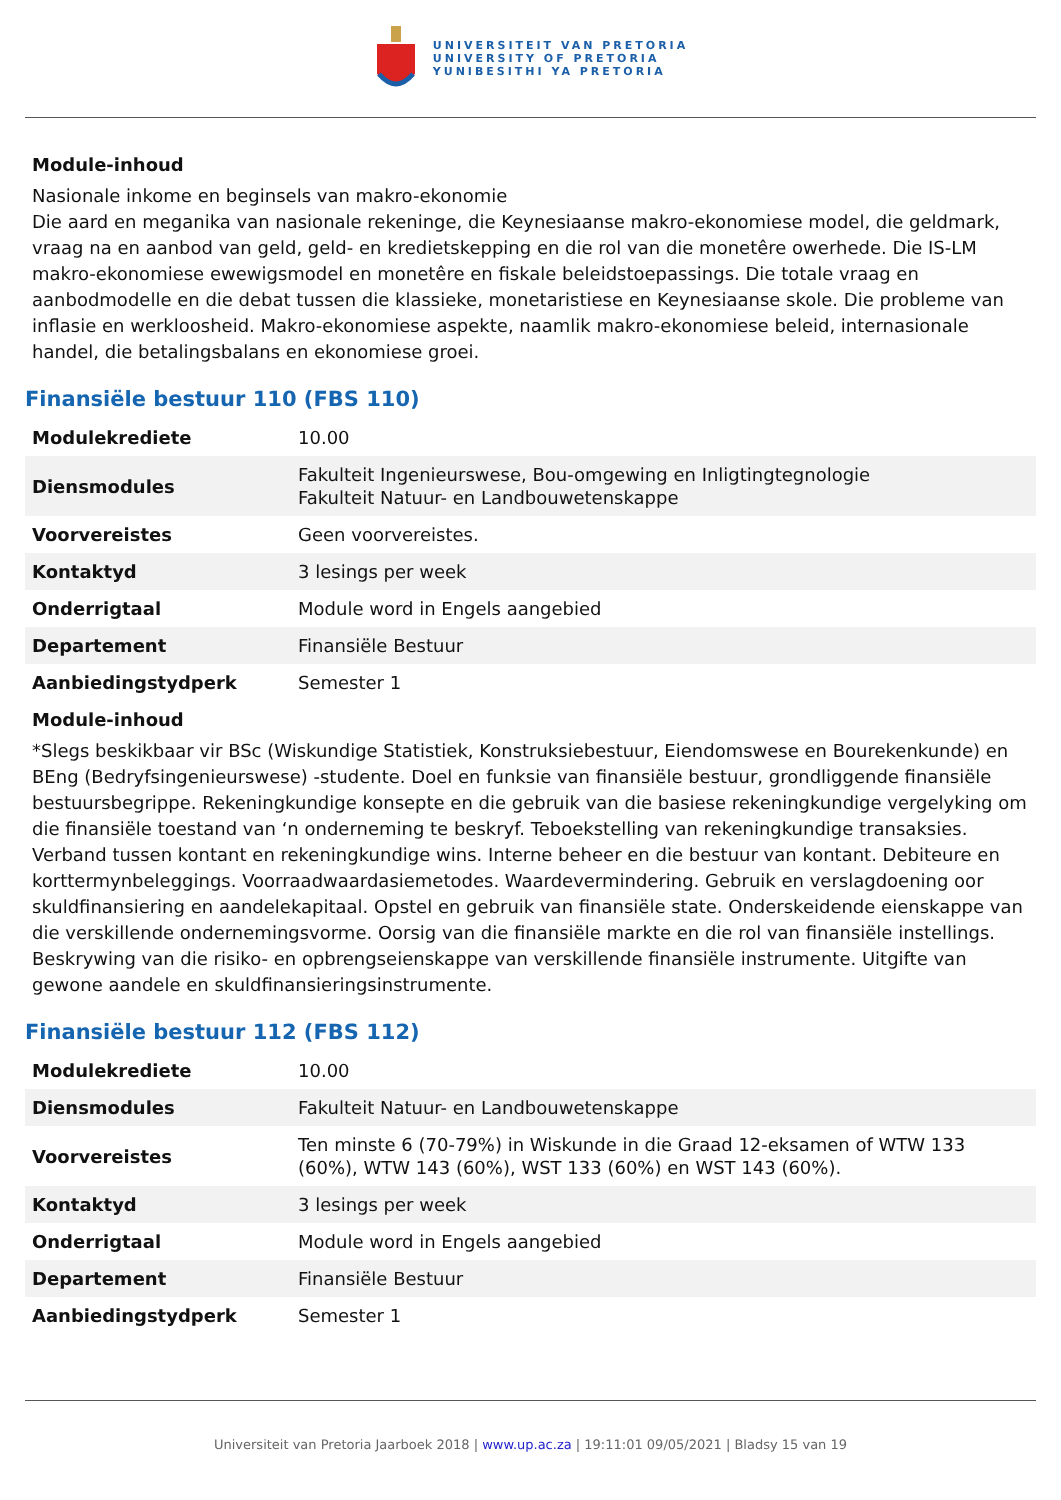UNIVERSITEIT VAN PRETORIA
UNIVERSITY OF PRETORIA
YUNIBESITHI YA PRETORIA
Module-inhoud
Nasionale inkome en beginsels van makro-ekonomie
Die aard en meganika van nasionale rekeninge, die Keynesiaanse makro-ekonomiese model, die geldmark, vraag na en aanbod van geld, geld- en kredietskepping en die rol van die monetêre owerhede. Die IS-LM makro-ekonomiese ewewigsmodel en monetêre en fiskale beleidstoepassings. Die totale vraag en aanbodmodelle en die debat tussen die klassieke, monetaristiese en Keynesiaanse skole. Die probleme van inflasie en werkloosheid. Makro-ekonomiese aspekte, naamlik makro-ekonomiese beleid, internasionale handel, die betalingsbalans en ekonomiese groei.
Finansiële bestuur 110 (FBS 110)
| Modulekrediete | 10.00 |
| Diensmodules | Fakulteit Ingenieurswese, Bou-omgewing en Inligtingtegnologie Fakulteit Natuur- en Landbouwetenskappe |
| Voorvereistes | Geen voorvereistes. |
| Kontaktyd | 3 lesings per week |
| Onderrigtaal | Module word in Engels aangebied |
| Departement | Finansiële Bestuur |
| Aanbiedingstydperk | Semester 1 |
Module-inhoud
*Slegs beskikbaar vir BSc (Wiskundige Statistiek, Konstruksiebestuur, Eiendomswese en Bourekenkunde) en BEng (Bedryfsingenieurswese) -studente. Doel en funksie van finansiële bestuur, grondliggende finansiële bestuursbegrippe. Rekeningkundige konsepte en die gebruik van die basiese rekeningkundige vergelyking om die finansiële toestand van ‘n onderneming te beskryf. Teboekstelling van rekeningkundige transaksies. Verband tussen kontant en rekeningkundige wins. Interne beheer en die bestuur van kontant. Debiteure en korttermynbeleggings. Voorraadwaardasiemetodes. Waardevermindering. Gebruik en verslagdoening oor skuldfinansiering en aandelekapitaal. Opstel en gebruik van finansiële state. Onderskeidende eienskappe van die verskillende ondernemingsvorme. Oorsig van die finansiële markte en die rol van finansiële instellings. Beskrywing van die risiko- en opbrengseienskappe van verskillende finansiële instrumente. Uitgifte van gewone aandele en skuldfinansieringsinstrumente.
Finansiële bestuur 112 (FBS 112)
| Modulekrediete | 10.00 |
| Diensmodules | Fakulteit Natuur- en Landbouwetenskappe |
| Voorvereistes | Ten minste 6 (70-79%) in Wiskunde in die Graad 12-eksamen of WTW 133 (60%), WTW 143 (60%), WST 133 (60%) en WST 143 (60%). |
| Kontaktyd | 3 lesings per week |
| Onderrigtaal | Module word in Engels aangebied |
| Departement | Finansiële Bestuur |
| Aanbiedingstydperk | Semester 1 |
Universiteit van Pretoria Jaarboek 2018 | www.up.ac.za | 19:11:01 09/05/2021 | Bladsy 15 van 19